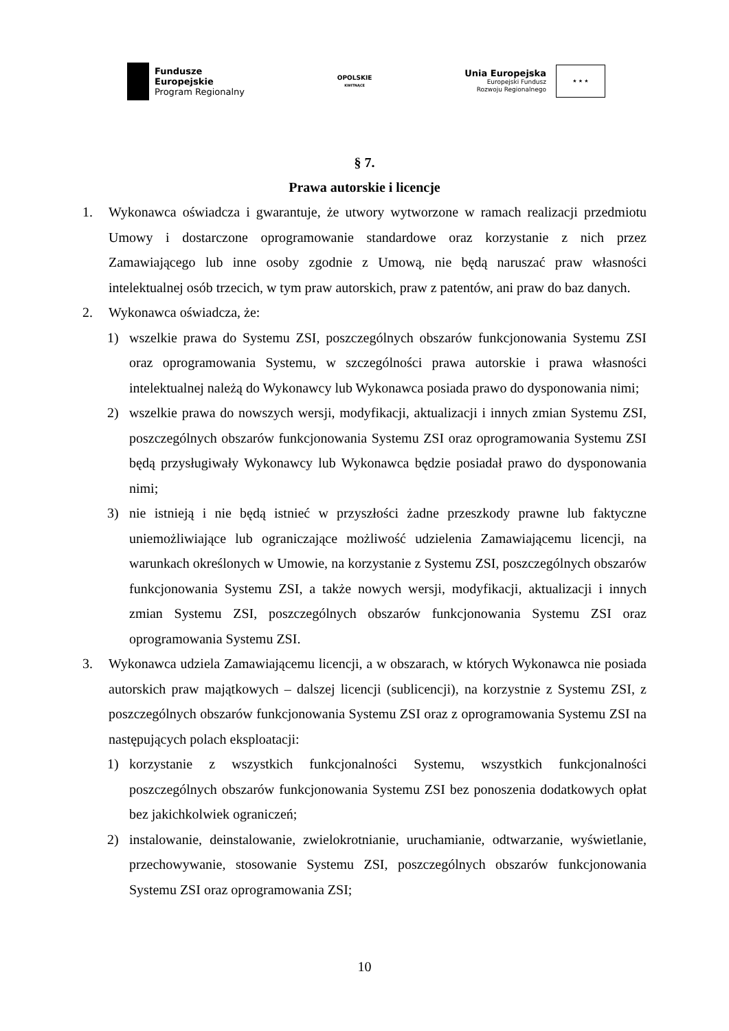Fundusze
Europejskie
Program Regionalny
OPOLSKIE
KWITNĄCE
Unia Europejska
Europejski Fundusz
Rozwoju Regionalnego
★ ★ ★
§ 7.
Prawa autorskie i licencje
1. Wykonawca oświadcza i gwarantuje, że utwory wytworzone w ramach realizacji przedmiotu Umowy i dostarczone oprogramowanie standardowe oraz korzystanie z nich przez Zamawiającego lub inne osoby zgodnie z Umową, nie będą naruszać praw własności intelektualnej osób trzecich, w tym praw autorskich, praw z patentów, ani praw do baz danych.
2. Wykonawca oświadcza, że:
1) wszelkie prawa do Systemu ZSI, poszczególnych obszarów funkcjonowania Systemu ZSI oraz oprogramowania Systemu, w szczególności prawa autorskie i prawa własności intelektualnej należą do Wykonawcy lub Wykonawca posiada prawo do dysponowania nimi;
2) wszelkie prawa do nowszych wersji, modyfikacji, aktualizacji i innych zmian Systemu ZSI, poszczególnych obszarów funkcjonowania Systemu ZSI oraz oprogramowania Systemu ZSI będą przysługiwały Wykonawcy lub Wykonawca będzie posiadał prawo do dysponowania nimi;
3) nie istnieją i nie będą istnieć w przyszłości żadne przeszkody prawne lub faktyczne uniemożliwiające lub ograniczające możliwość udzielenia Zamawiającemu licencji, na warunkach określonych w Umowie, na korzystanie z Systemu ZSI, poszczególnych obszarów funkcjonowania Systemu ZSI, a także nowych wersji, modyfikacji, aktualizacji i innych zmian Systemu ZSI, poszczególnych obszarów funkcjonowania Systemu ZSI oraz oprogramowania Systemu ZSI.
3. Wykonawca udziela Zamawiającemu licencji, a w obszarach, w których Wykonawca nie posiada autorskich praw majątkowych – dalszej licencji (sublicencji), na korzystnie z Systemu ZSI, z poszczególnych obszarów funkcjonowania Systemu ZSI oraz z oprogramowania Systemu ZSI na następujących polach eksploatacji:
1) korzystanie z wszystkich funkcjonalności Systemu, wszystkich funkcjonalności poszczególnych obszarów funkcjonowania Systemu ZSI bez ponoszenia dodatkowych opłat bez jakichkolwiek ograniczeń;
2) instalowanie, deinstalowanie, zwielokrotnianie, uruchamianie, odtwarzanie, wyświetlanie, przechowywanie, stosowanie Systemu ZSI, poszczególnych obszarów funkcjonowania Systemu ZSI oraz oprogramowania ZSI;
10